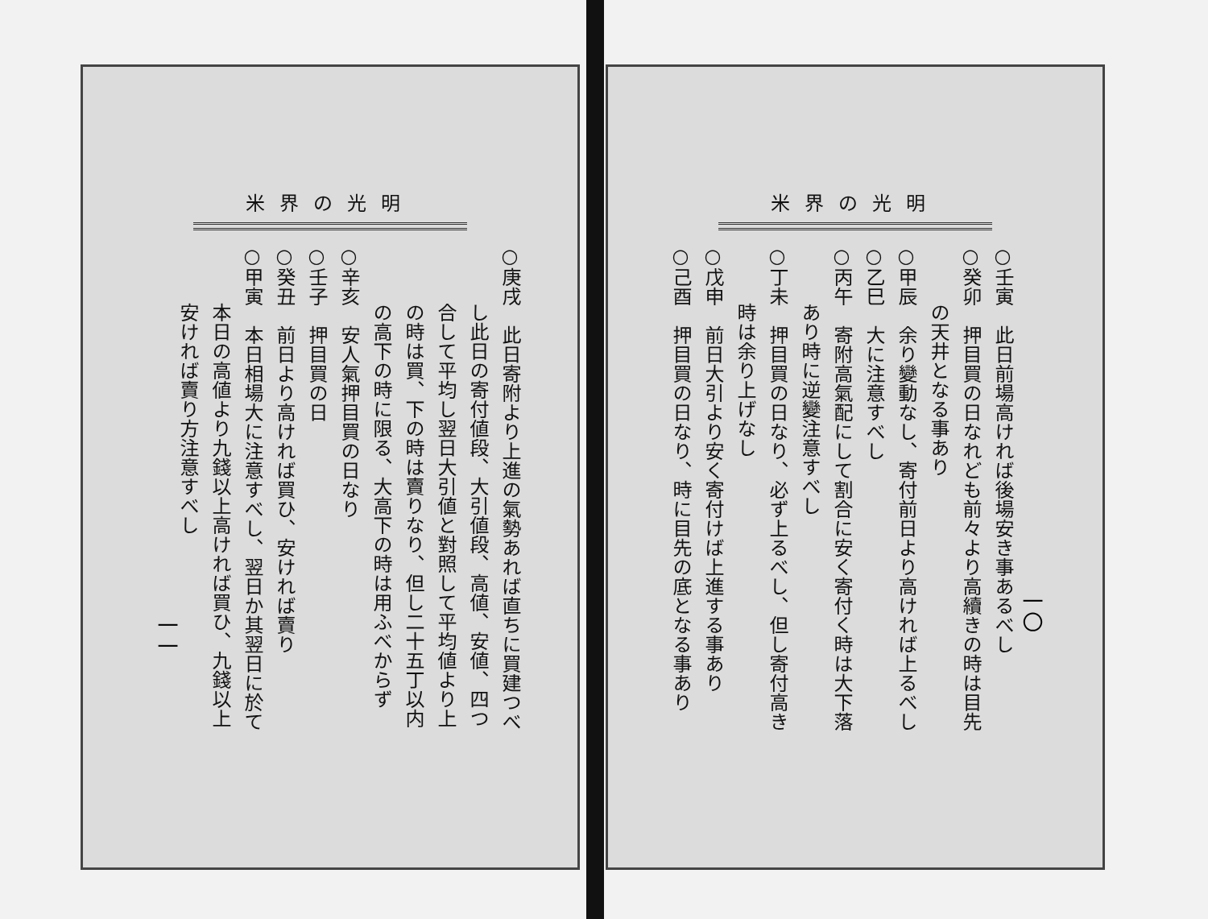米界の光明
○壬寅　此日前場高ければ後場安き事あるべし
○癸卯　押目買の日なれども前々より高續きの時は目先の天井となる事あり
○甲辰　余り變動なし、寄付前日より高ければ上るべし
○乙巳　大に注意すべし
○丙午　寄附高氣配にして割合に安く寄付く時は大下落あり時に逆變注意すべし
○丁未　押目買の日なり、必ず上るべし、但し寄付高き時は余り上げなし
○戊申　前日大引より安く寄付けば上進する事あり
○己酉　押目買の日なり、時に目先の底となる事あり
一〇
米界の光明
○庚戌　此日寄附より上進の氣勢あれば直ちに買建つべし此日の寄付値段、大引値段、高値、安値、四つ合して平均し翌日大引値と對照して平均値より上の時は買、下の時は賣りなり、但し二十五丁以内の高下の時に限る、大高下の時は用ふべからず
○辛亥　安人氣押目買の日なり
○壬子　押目買の日
○癸丑　前日より高ければ買ひ、安ければ賣り
○甲寅　本日相場大に注意すべし、翌日か其翌日に於て本日の高値より九錢以上高ければ買ひ、九錢以上安ければ賣り方注意すべし
一一